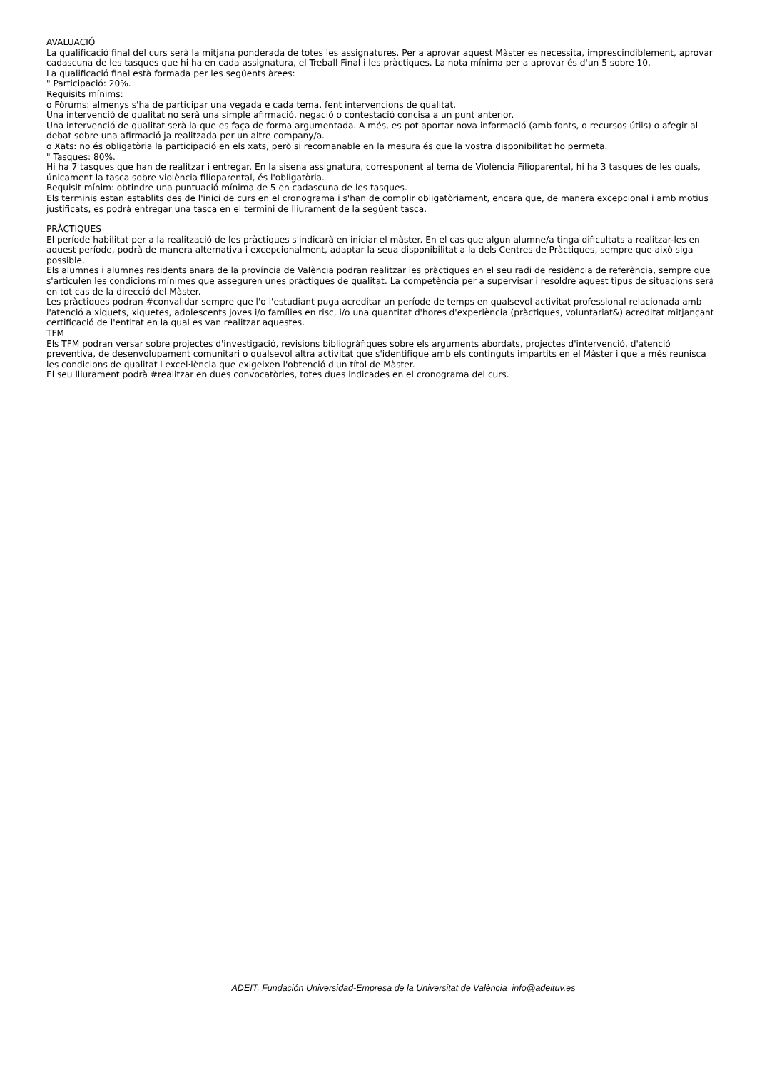AVALUACIÓ
La qualificació final del curs serà la mitjana ponderada de totes les assignatures. Per a aprovar aquest Màster es necessita, imprescindiblement, aprovar cadascuna de les tasques que hi ha en cada assignatura, el Treball Final i les pràctiques. La nota mínima per a aprovar és d'un 5 sobre 10.
La qualificació final està formada per les següents àrees:
" Participació: 20%.
Requisits mínims:
o Fòrums: almenys s'ha de participar una vegada e cada tema, fent intervencions de qualitat.
Una intervenció de qualitat no serà una simple afirmació, negació o contestació concisa a un punt anterior.
Una intervenció de qualitat serà la que es faça de forma argumentada. A més, es pot aportar nova informació (amb fonts, o recursos útils) o afegir al debat sobre una afirmació ja realitzada per un altre company/a.
o Xats: no és obligatòria la participació en els xats, però si recomanable en la mesura és que la vostra disponibilitat ho permeta.
" Tasques: 80%.
Hi ha 7 tasques que han de realitzar i entregar. En la sisena assignatura, corresponent al tema de Violència Filioparental, hi ha 3 tasques de les quals, únicament la tasca sobre violència filioparental, és l'obligatòria.
Requisit mínim: obtindre una puntuació mínima de 5 en cadascuna de les tasques.
Els terminis estan establits des de l'inici de curs en el cronograma i s'han de complir obligatòriament, encara que, de manera excepcional i amb motius justificats, es podrà entregar una tasca en el termini de lliurament de la següent tasca.
PRÀCTIQUES
El període habilitat per a la realització de les pràctiques s'indicarà en iniciar el màster. En el cas que algun alumne/a tinga dificultats a realitzar-les en aquest període, podrà de manera alternativa i excepcionalment, adaptar la seua disponibilitat a la dels Centres de Pràctiques, sempre que això siga possible.
Els alumnes i alumnes residents anara de la província de València podran realitzar les pràctiques en el seu radi de residència de referència, sempre que s'articulen les condicions mínimes que asseguren unes pràctiques de qualitat. La competència per a supervisar i resoldre aquest tipus de situacions serà en tot cas de la direcció del Màster.
Les pràctiques podran #convalidar sempre que l'o l'estudiant puga acreditar un període de temps en qualsevol activitat professional relacionada amb l'atenció a xiquets, xiquetes, adolescents joves i/o famílies en risc, i/o una quantitat d'hores d'experiència (pràctiques, voluntariat&) acreditat mitjançant certificació de l'entitat en la qual es van realitzar aquestes.
TFM
Els TFM podran versar sobre projectes d'investigació, revisions bibliogràfiques sobre els arguments abordats, projectes d'intervenció, d'atenció preventiva, de desenvolupament comunitari o qualsevol altra activitat que s'identifique amb els continguts impartits en el Màster i que a més reunisca les condicions de qualitat i excel·lència que exigeixen l'obtenció d'un títol de Màster.
El seu lliurament podrà #realitzar en dues convocatòries, totes dues indicades en el cronograma del curs.
ADEIT, Fundación Universidad-Empresa de la Universitat de València info@adeituv.es